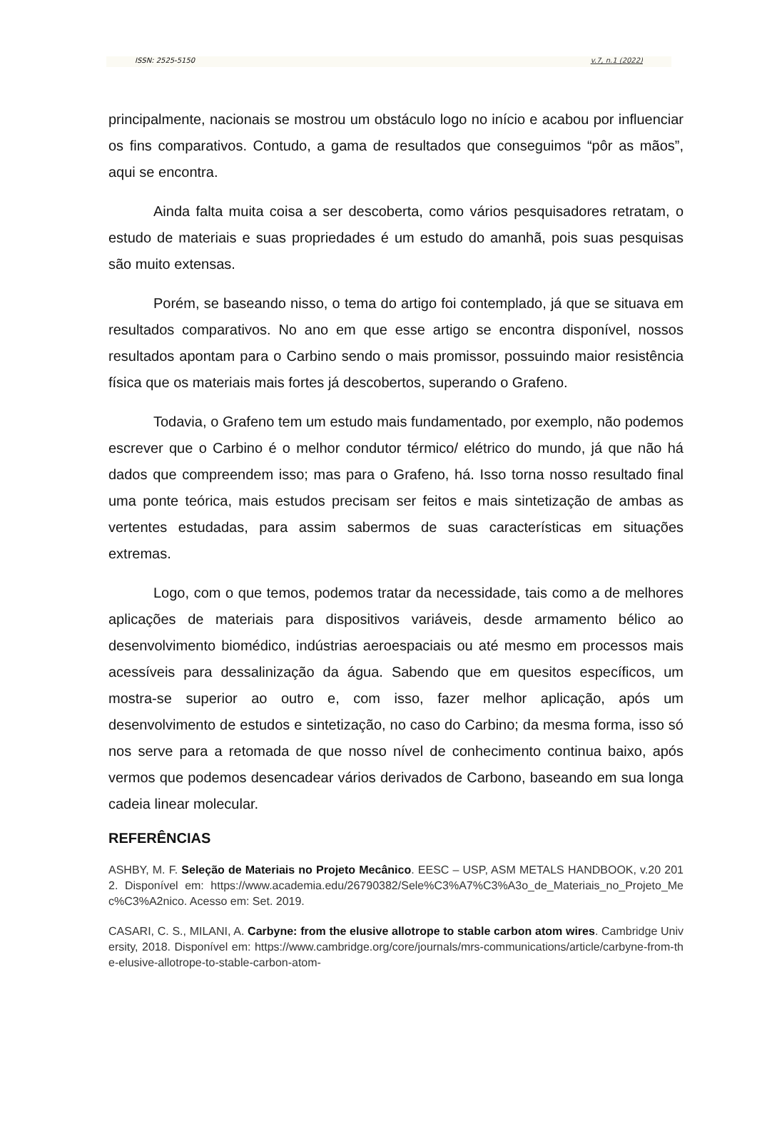ISSN: 2525-5150 v.7, n.1 (2022)
principalmente, nacionais se mostrou um obstáculo logo no início e acabou por influenciar os fins comparativos. Contudo, a gama de resultados que conseguimos “pôr as mãos”, aqui se encontra.
Ainda falta muita coisa a ser descoberta, como vários pesquisadores retratam, o estudo de materiais e suas propriedades é um estudo do amanhã, pois suas pesquisas são muito extensas.
Porém, se baseando nisso, o tema do artigo foi contemplado, já que se situava em resultados comparativos. No ano em que esse artigo se encontra disponível, nossos resultados apontam para o Carbino sendo o mais promissor, possuindo maior resistência física que os materiais mais fortes já descobertos, superando o Grafeno.
Todavia, o Grafeno tem um estudo mais fundamentado, por exemplo, não podemos escrever que o Carbino é o melhor condutor térmico/ elétrico do mundo, já que não há dados que compreendem isso; mas para o Grafeno, há. Isso torna nosso resultado final uma ponte teórica, mais estudos precisam ser feitos e mais sintetização de ambas as vertentes estudadas, para assim sabermos de suas características em situações extremas.
Logo, com o que temos, podemos tratar da necessidade, tais como a de melhores aplicações de materiais para dispositivos variáveis, desde armamento bélico ao desenvolvimento biomédico, indústrias aeroespaciais ou até mesmo em processos mais acessíveis para dessalinização da água. Sabendo que em quesitos específicos, um mostra-se superior ao outro e, com isso, fazer melhor aplicação, após um desenvolvimento de estudos e sintetização, no caso do Carbino; da mesma forma, isso só nos serve para a retomada de que nosso nível de conhecimento continua baixo, após vermos que podemos desencadear vários derivados de Carbono, baseando em sua longa cadeia linear molecular.
REFERÊNCIAS
ASHBY, M. F. Seleção de Materiais no Projeto Mecânico. EESC – USP, ASM METALS HANDBOOK, v.20 2012. Disponível em: https://www.academia.edu/26790382/Sele%C3%A7%C3%A3o_de_Materiais_no_Projeto_Mec%C3%A2nico. Acesso em: Set. 2019.
CASARI, C. S., MILANI, A. Carbyne: from the elusive allotrope to stable carbon atom wires. Cambridge University, 2018. Disponível em: https://www.cambridge.org/core/journals/mrs-communications/article/carbyne-from-the-elusive-allotrope-to-stable-carbon-atom-